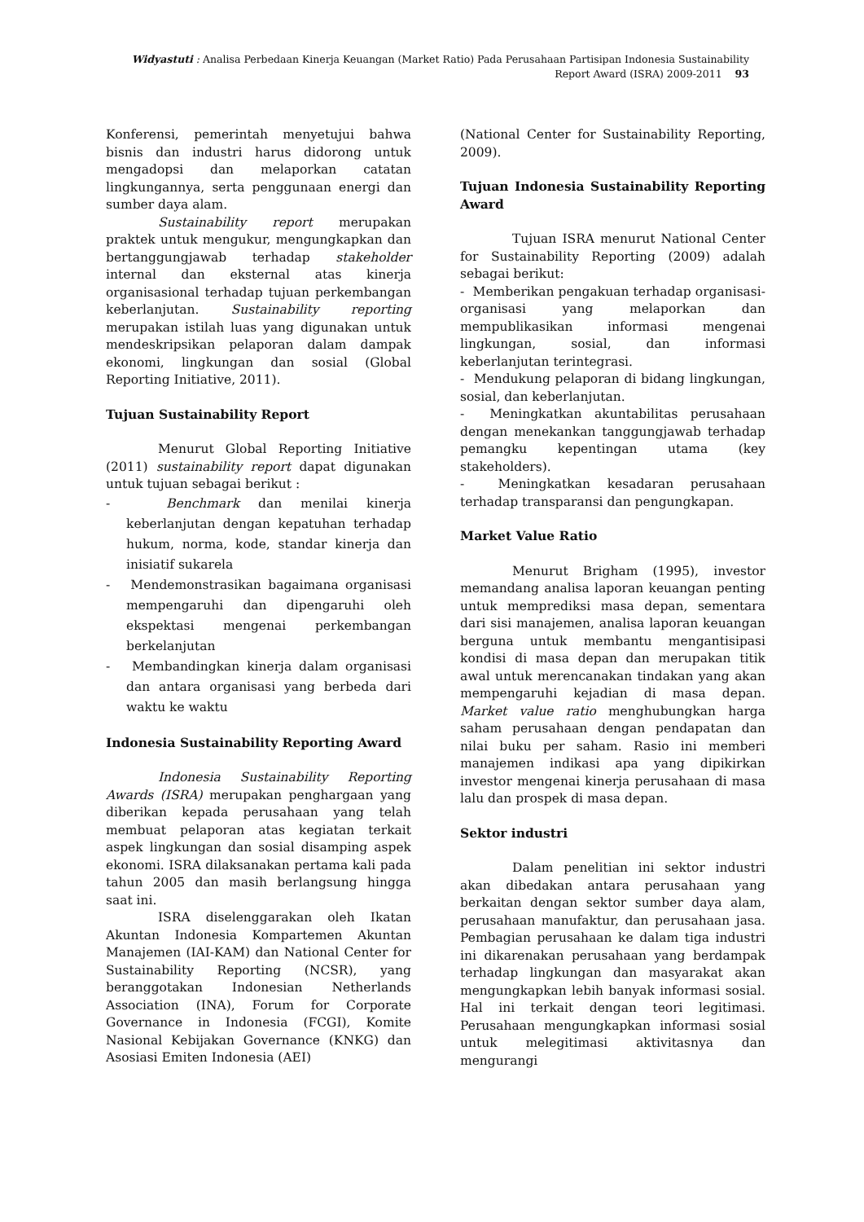Widyastuti : Analisa Perbedaan Kinerja Keuangan (Market Ratio) Pada Perusahaan Partisipan Indonesia Sustainability
Report Award (ISRA) 2009-2011 93
Konferensi, pemerintah menyetujui bahwa bisnis dan industri harus didorong untuk mengadopsi dan melaporkan catatan lingkungannya, serta penggunaan energi dan sumber daya alam.
Sustainability report merupakan praktek untuk mengukur, mengungkapkan dan bertanggungjawab terhadap stakeholder internal dan eksternal atas kinerja organisasional terhadap tujuan perkembangan keberlanjutan. Sustainability reporting merupakan istilah luas yang digunakan untuk mendeskripsikan pelaporan dalam dampak ekonomi, lingkungan dan sosial (Global Reporting Initiative, 2011).
Tujuan Sustainability Report
Menurut Global Reporting Initiative (2011) sustainability report dapat digunakan untuk tujuan sebagai berikut :
- Benchmark dan menilai kinerja keberlanjutan dengan kepatuhan terhadap hukum, norma, kode, standar kinerja dan inisiatif sukarela
- Mendemonstrasikan bagaimana organisasi mempengaruhi dan dipengaruhi oleh ekspektasi mengenai perkembangan berkelanjutan
- Membandingkan kinerja dalam organisasi dan antara organisasi yang berbeda dari waktu ke waktu
Indonesia Sustainability Reporting Award
Indonesia Sustainability Reporting Awards (ISRA) merupakan penghargaan yang diberikan kepada perusahaan yang telah membuat pelaporan atas kegiatan terkait aspek lingkungan dan sosial disamping aspek ekonomi. ISRA dilaksanakan pertama kali pada tahun 2005 dan masih berlangsung hingga saat ini.
ISRA diselenggarakan oleh Ikatan Akuntan Indonesia Kompartemen Akuntan Manajemen (IAI-KAM) dan National Center for Sustainability Reporting (NCSR), yang beranggotakan Indonesian Netherlands Association (INA), Forum for Corporate Governance in Indonesia (FCGI), Komite Nasional Kebijakan Governance (KNKG) dan Asosiasi Emiten Indonesia (AEI)
(National Center for Sustainability Reporting, 2009).
Tujuan Indonesia Sustainability Reporting Award
Tujuan ISRA menurut National Center for Sustainability Reporting (2009) adalah sebagai berikut:
- Memberikan pengakuan terhadap organisasi-organisasi yang melaporkan dan mempublikasikan informasi mengenai lingkungan, sosial, dan informasi keberlanjutan terintegrasi.
- Mendukung pelaporan di bidang lingkungan, sosial, dan keberlanjutan.
- Meningkatkan akuntabilitas perusahaan dengan menekankan tanggungjawab terhadap pemangku kepentingan utama (key stakeholders).
- Meningkatkan kesadaran perusahaan terhadap transparansi dan pengungkapan.
Market Value Ratio
Menurut Brigham (1995), investor memandang analisa laporan keuangan penting untuk memprediksi masa depan, sementara dari sisi manajemen, analisa laporan keuangan berguna untuk membantu mengantisipasi kondisi di masa depan dan merupakan titik awal untuk merencanakan tindakan yang akan mempengaruhi kejadian di masa depan. Market value ratio menghubungkan harga saham perusahaan dengan pendapatan dan nilai buku per saham. Rasio ini memberi manajemen indikasi apa yang dipikirkan investor mengenai kinerja perusahaan di masa lalu dan prospek di masa depan.
Sektor industri
Dalam penelitian ini sektor industri akan dibedakan antara perusahaan yang berkaitan dengan sektor sumber daya alam, perusahaan manufaktur, dan perusahaan jasa. Pembagian perusahaan ke dalam tiga industri ini dikarenakan perusahaan yang berdampak terhadap lingkungan dan masyarakat akan mengungkapkan lebih banyak informasi sosial. Hal ini terkait dengan teori legitimasi. Perusahaan mengungkapkan informasi sosial untuk melegitimasi aktivitasnya dan mengurangi